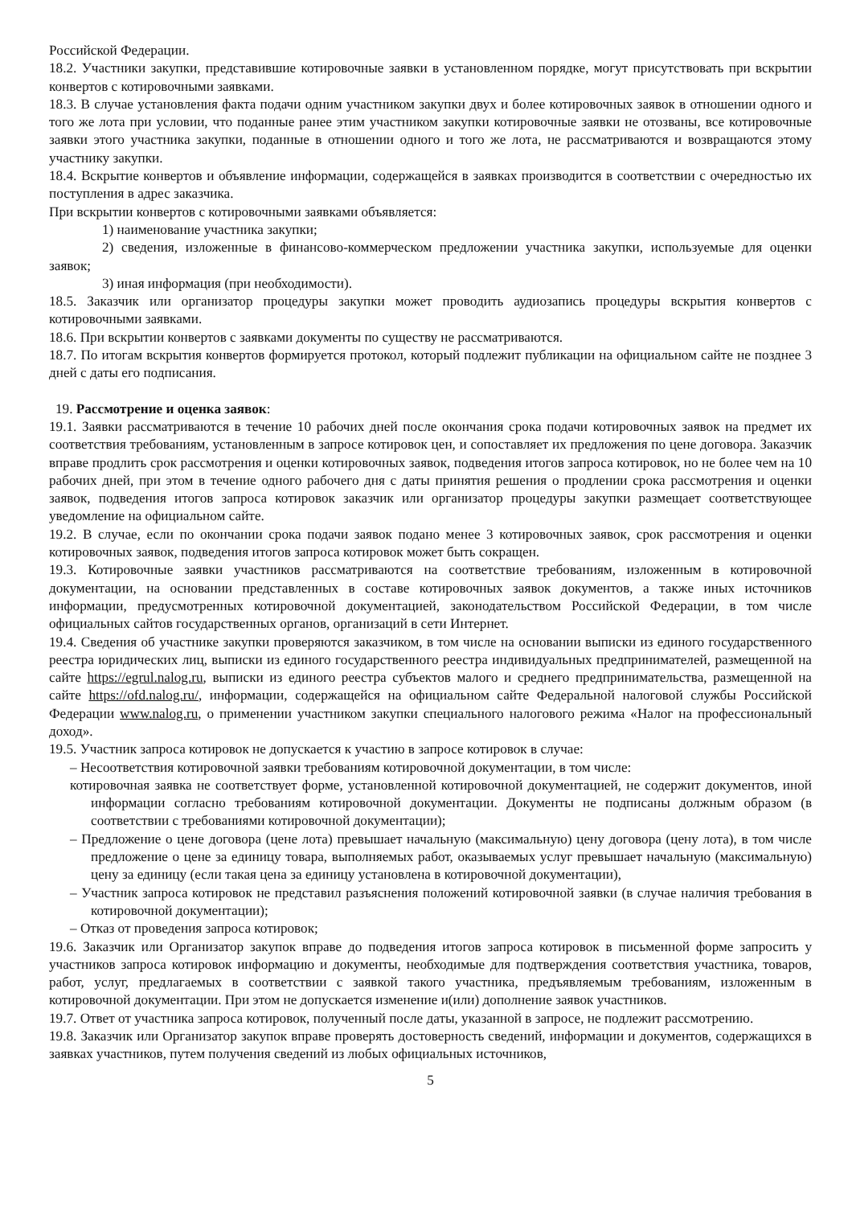Российской Федерации.
18.2. Участники закупки, представившие котировочные заявки в установленном порядке, могут присутствовать при вскрытии конвертов с котировочными заявками.
18.3. В случае установления факта подачи одним участником закупки двух и более котировочных заявок в отношении одного и того же лота при условии, что поданные ранее этим участником закупки котировочные заявки не отозваны, все котировочные заявки этого участника закупки, поданные в отношении одного и того же лота, не рассматриваются и возвращаются этому участнику закупки.
18.4. Вскрытие конвертов и объявление информации, содержащейся в заявках производится в соответствии с очередностью их поступления в адрес заказчика.
При вскрытии конвертов с котировочными заявками объявляется:
1) наименование участника закупки;
2) сведения, изложенные в финансово-коммерческом предложении участника закупки, используемые для оценки заявок;
3) иная информация (при необходимости).
18.5. Заказчик или организатор процедуры закупки может проводить аудиозапись процедуры вскрытия конвертов с котировочными заявками.
18.6. При вскрытии конвертов с заявками документы по существу не рассматриваются.
18.7. По итогам вскрытия конвертов формируется протокол, который подлежит публикации на официальном сайте не позднее 3 дней с даты его подписания.
19. Рассмотрение и оценка заявок:
19.1. Заявки рассматриваются в течение 10 рабочих дней после окончания срока подачи котировочных заявок на предмет их соответствия требованиям, установленным в запросе котировок цен, и сопоставляет их предложения по цене договора. Заказчик вправе продлить срок рассмотрения и оценки котировочных заявок, подведения итогов запроса котировок, но не более чем на 10 рабочих дней, при этом в течение одного рабочего дня с даты принятия решения о продлении срока рассмотрения и оценки заявок, подведения итогов запроса котировок заказчик или организатор процедуры закупки размещает соответствующее уведомление на официальном сайте.
19.2. В случае, если по окончании срока подачи заявок подано менее 3 котировочных заявок, срок рассмотрения и оценки котировочных заявок, подведения итогов запроса котировок может быть сокращен.
19.3. Котировочные заявки участников рассматриваются на соответствие требованиям, изложенным в котировочной документации, на основании представленных в составе котировочных заявок документов, а также иных источников информации, предусмотренных котировочной документацией, законодательством Российской Федерации, в том числе официальных сайтов государственных органов, организаций в сети Интернет.
19.4. Сведения об участнике закупки проверяются заказчиком, в том числе на основании выписки из единого государственного реестра юридических лиц, выписки из единого государственного реестра индивидуальных предпринимателей, размещенной на сайте https://egrul.nalog.ru, выписки из единого реестра субъектов малого и среднего предпринимательства, размещенной на сайте https://ofd.nalog.ru/, информации, содержащейся на официальном сайте Федеральной налоговой службы Российской Федерации www.nalog.ru, о применении участником закупки специального налогового режима «Налог на профессиональный доход».
19.5. Участник запроса котировок не допускается к участию в запросе котировок в случае:
– Несоответствия котировочной заявки требованиям котировочной документации, в том числе:
котировочная заявка не соответствует форме, установленной котировочной документацией, не содержит документов, иной информации согласно требованиям котировочной документации. Документы не подписаны должным образом (в соответствии с требованиями котировочной документации);
– Предложение о цене договора (цене лота) превышает начальную (максимальную) цену договора (цену лота), в том числе предложение о цене за единицу товара, выполняемых работ, оказываемых услуг превышает начальную (максимальную) цену за единицу (если такая цена за единицу установлена в котировочной документации),
– Участник запроса котировок не представил разъяснения положений котировочной заявки (в случае наличия требования в котировочной документации);
– Отказ от проведения запроса котировок;
19.6. Заказчик или Организатор закупок вправе до подведения итогов запроса котировок в письменной форме запросить у участников запроса котировок информацию и документы, необходимые для подтверждения соответствия участника, товаров, работ, услуг, предлагаемых в соответствии с заявкой такого участника, предъявляемым требованиям, изложенным в котировочной документации. При этом не допускается изменение и(или) дополнение заявок участников.
19.7. Ответ от участника запроса котировок, полученный после даты, указанной в запросе, не подлежит рассмотрению.
19.8. Заказчик или Организатор закупок вправе проверять достоверность сведений, информации и документов, содержащихся в заявках участников, путем получения сведений из любых официальных источников,
5